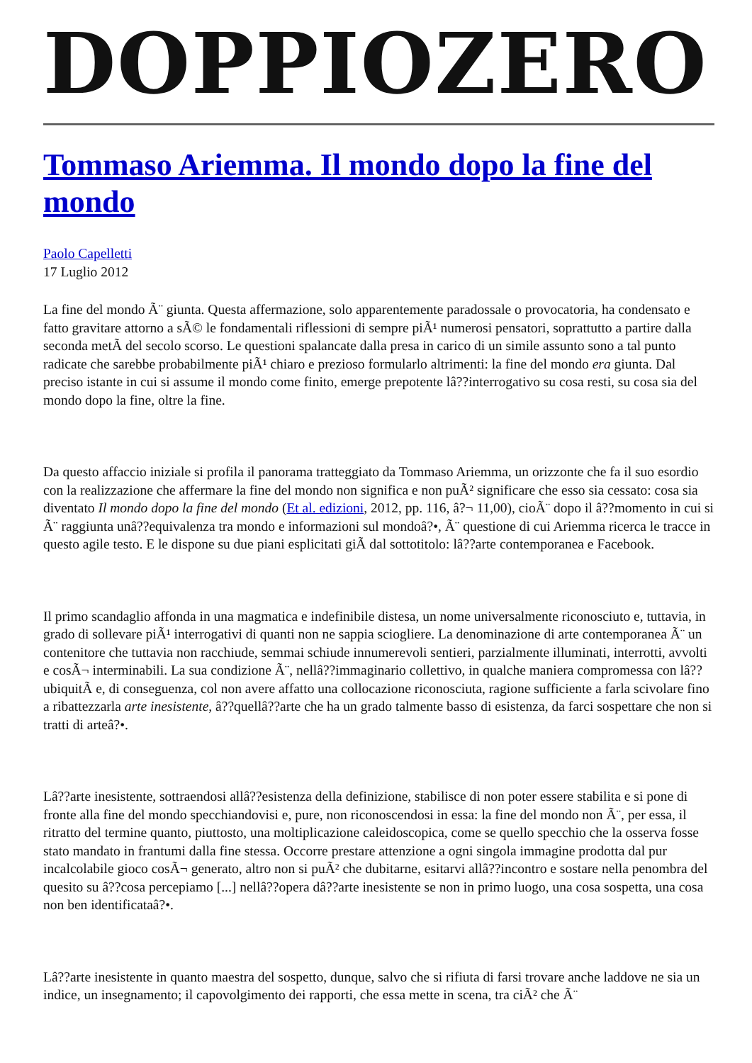DOPPIOZERO
Tommaso Ariemma. Il mondo dopo la fine del mondo
Paolo Capelletti
17 Luglio 2012
La fine del mondo Ã¨ giunta. Questa affermazione, solo apparentemente paradossale o provocatoria, ha condensato e fatto gravitare attorno a sÃ© le fondamentali riflessioni di sempre piÃ¹ numerosi pensatori, soprattutto a partire dalla seconda metÃ del secolo scorso. Le questioni spalancate dalla presa in carico di un simile assunto sono a tal punto radicate che sarebbe probabilmente piÃ¹ chiaro e prezioso formularlo altrimenti: la fine del mondo era giunta. Dal preciso istante in cui si assume il mondo come finito, emerge prepotente lâ??interrogativo su cosa resti, su cosa sia del mondo dopo la fine, oltre la fine.
Da questo affaccio iniziale si profila il panorama tratteggiato da Tommaso Ariemma, un orizzonte che fa il suo esordio con la realizzazione che affermare la fine del mondo non significa e non puÃ² significare che esso sia cessato: cosa sia diventato Il mondo dopo la fine del mondo (Et al. edizioni, 2012, pp. 116, â?¬ 11,00), cioÃ¨ dopo il â??momento in cui si Ã¨ raggiunta unâ??equivalenza tra mondo e informazioni sul mondoâ?•, Ã¨ questione di cui Ariemma ricerca le tracce in questo agile testo. E le dispone su due piani esplicitati giÃ dal sottotitolo: lâ??arte contemporanea e Facebook.
Il primo scandaglio affonda in una magmatica e indefinibile distesa, un nome universalmente riconosciuto e, tuttavia, in grado di sollevare piÃ¹ interrogativi di quanti non ne sappia sciogliere. La denominazione di arte contemporanea Ã¨ un contenitore che tuttavia non racchiude, semmai schiude innumerevoli sentieri, parzialmente illuminati, interrotti, avvolti e cosÃ¬ interminabili. La sua condizione Ã¨, nellâ??immaginario collettivo, in qualche maniera compromessa con lâ??ubiquitÃ e, di conseguenza, col non avere affatto una collocazione riconosciuta, ragione sufficiente a farla scivolare fino a ribattezzarla arte inesistente, â??quellâ??arte che ha un grado talmente basso di esistenza, da farci sospettare che non si tratti di arteâ?•.
Lâ??arte inesistente, sottraendosi allâ??esistenza della definizione, stabilisce di non poter essere stabilita e si pone di fronte alla fine del mondo specchiandovisi e, pure, non riconoscendosi in essa: la fine del mondo non Ã¨, per essa, il ritratto del termine quanto, piuttosto, una moltiplicazione caleidoscopica, come se quello specchio che la osserva fosse stato mandato in frantumi dalla fine stessa. Occorre prestare attenzione a ogni singola immagine prodotta dal pur incalcolabile gioco cosÃ¬ generato, altro non si puÃ² che dubitarne, esitarvi allâ??incontro e sostare nella penombra del quesito su â??cosa percepiamo [...] nellâ??opera dâ??arte inesistente se non in primo luogo, una cosa sospetta, una cosa non ben identificataâ?•.
Lâ??arte inesistente in quanto maestra del sospetto, dunque, salvo che si rifiuta di farsi trovare anche laddove ne sia un indice, un insegnamento; il capovolgimento dei rapporti, che essa mette in scena, tra ciÃ² che Ã¨